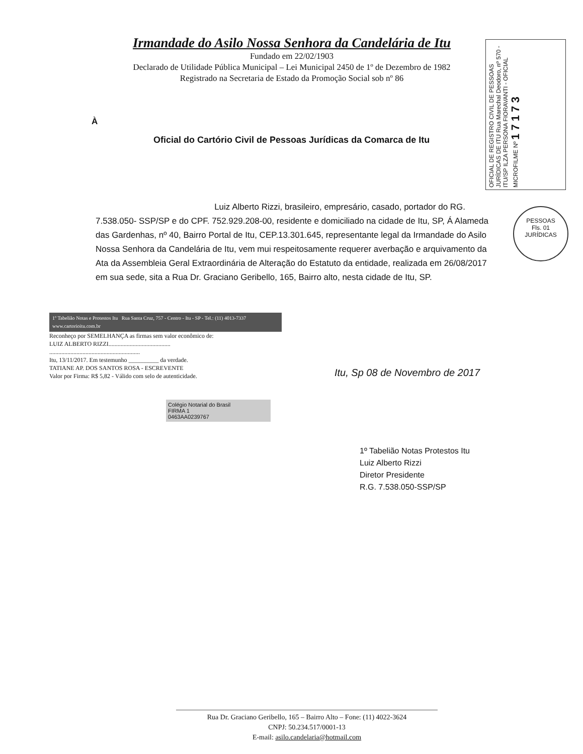Irmandade do Asilo Nossa Senhora da Candelária de Itu
Fundado em 22/02/1903
Declarado de Utilidade Pública Municipal – Lei Municipal 2450 de 1º de Dezembro de 1982
Registrado na Secretaria de Estado da Promoção Social sob nº 86
OFICIAL DE REGISTRO CIVIL DE PESSOAS JURÍDICAS DE ITU Rua Marechal Deodoro, nº 570 - ITU/SP ILZA PERSONA FIORAVANTI - OFICIAL MICROFILME Nº 1 7 1 7 3
À
Oficial do Cartório Civil de Pessoas Jurídicas da Comarca de Itu
Luiz Alberto Rizzi, brasileiro, empresário, casado, portador do RG. 7.538.050- SSP/SP e do CPF. 752.929.208-00, residente e domiciliado na cidade de Itu, SP, Á Alameda das Gardenhas, nº 40, Bairro Portal de Itu, CEP.13.301.645, representante legal da Irmandade do Asilo Nossa Senhora da Candelária de Itu, vem mui respeitosamente requerer averbação e arquivamento da Ata da Assembleia Geral Extraordinária de Alteração do Estatuto da entidade, realizada em 26/08/2017 em sua sede, sita a Rua Dr. Graciano Geribello, 165, Bairro alto, nesta cidade de Itu, SP.
PESSOAS
Fls. 01
JURÍDICAS
1º Tabelião Notas e Protestos Itu Rua Santa Cruz, 757 - Centro - Itu - SP - Tel.: (11) 4013-7337 www.cartorioitu.com.br
Reconheço por SEMELHANÇA as firmas sem valor econômico de:
LUIZ ALBERTO RIZZI.........................................
............................................................
Itu, 13/11/2017. Em testemunho __________ da verdade.
TATIANE AP. DOS SANTOS ROSA - ESCREVENTE
Valor por Firma: R$ 5,82 - Válido com selo de autenticidade.
Colégio Notarial do Brasil
FIRMA 1
0463AA0239767
Itu, Sp 08 de Novembro de 2017
1º Tabelião Notas Protestos Itu
Luiz Alberto Rizzi
Diretor Presidente
R.G. 7.538.050-SSP/SP
Rua Dr. Graciano Geribello, 165 – Bairro Alto – Fone: (11) 4022-3624
CNPJ: 50.234.517/0001-13
E-mail: asilo.candelaria@hotmail.com